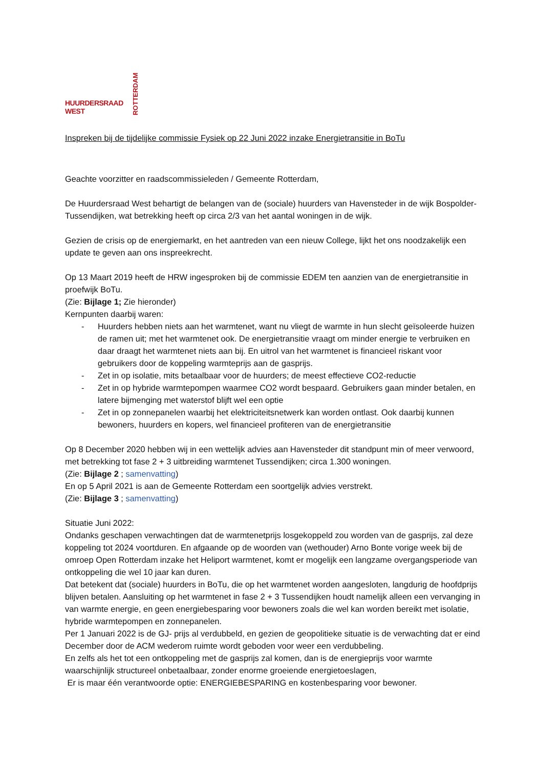HUURDERSRAAD WEST
ROTTERDAM
Inspreken bij de tijdelijke commissie Fysiek op 22 Juni 2022 inzake Energietransitie in BoTu
Geachte voorzitter en raadscommissieleden / Gemeente Rotterdam,
De Huurdersraad West behartigt de belangen van de (sociale) huurders van Havensteder in de wijk Bospolder-Tussendijken, wat betrekking heeft op circa 2/3 van het aantal woningen in de wijk.
Gezien de crisis op de energiemarkt, en het aantreden van een nieuw College, lijkt het ons noodzakelijk een update te geven aan ons inspreekrecht.
Op 13 Maart 2019 heeft de HRW ingesproken bij de commissie EDEM ten aanzien van de energietransitie in proefwijk BoTu.
(Zie: Bijlage 1; Zie hieronder)
Kernpunten daarbij waren:
- Huurders hebben niets aan het warmtenet, want nu vliegt de warmte in hun slecht geïsoleerde huizen de ramen uit; met het warmtenet ook. De energietransitie vraagt om minder energie te verbruiken en daar draagt het warmtenet niets aan bij. En uitrol van het warmtenet is financieel riskant voor gebruikers door de koppeling warmteprijs aan de gasprijs.
- Zet in op isolatie, mits betaalbaar voor de huurders; de meest effectieve CO2-reductie
- Zet in op hybride warmtepompen waarmee CO2 wordt bespaard. Gebruikers gaan minder betalen, en latere bijmenging met waterstof blijft wel een optie
- Zet in op zonnepanelen waarbij het elektriciteitsnetwerk kan worden ontlast. Ook daarbij kunnen bewoners, huurders en kopers, wel financieel profiteren van de energietransitie
Op 8 December 2020 hebben wij in een wettelijk advies aan Havensteder dit standpunt min of meer verwoord, met betrekking tot fase 2 + 3 uitbreiding warmtenet Tussendijken; circa 1.300 woningen.
(Zie: Bijlage 2 ; samenvatting)
En op 5 April 2021 is aan de Gemeente Rotterdam een soortgelijk advies verstrekt.
(Zie: Bijlage 3 ; samenvatting)
Situatie Juni 2022:
Ondanks geschapen verwachtingen dat de warmtenetprijs losgekoppeld zou worden van de gasprijs, zal deze koppeling tot 2024 voortduren. En afgaande op de woorden van (wethouder) Arno Bonte vorige week bij de omroep Open Rotterdam inzake het Heliport warmtenet, komt er mogelijk een langzame overgangsperiode van ontkoppeling die wel 10 jaar kan duren.
Dat betekent dat (sociale) huurders in BoTu, die op het warmtenet worden aangesloten, langdurig de hoofdprijs blijven betalen. Aansluiting op het warmtenet in fase 2 + 3 Tussendijken houdt namelijk alleen een vervanging in van warmte energie, en geen energiebesparing voor bewoners zoals die wel kan worden bereikt met isolatie, hybride warmtepompen en zonnepanelen.
Per 1 Januari 2022 is de GJ- prijs al verdubbeld, en gezien de geopolitieke situatie is de verwachting dat er eind December door de ACM wederom ruimte wordt geboden voor weer een verdubbeling.
En zelfs als het tot een ontkoppeling met de gasprijs zal komen, dan is de energieprijs voor warmte waarschijnlijk structureel onbetaalbaar, zonder enorme groeiende energietoeslagen,
Er is maar één verantwoorde optie: ENERGIEBESPARING en kostenbesparing voor bewoner.